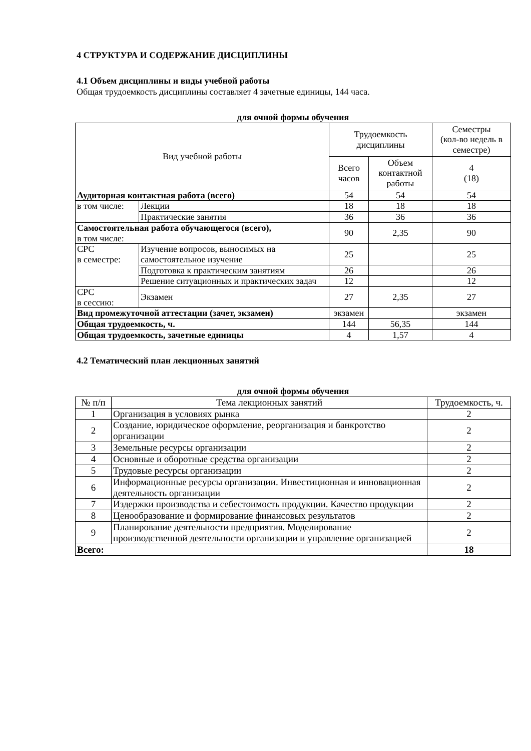4 СТРУКТУРА И СОДЕРЖАНИЕ ДИСЦИПЛИНЫ
4.1 Объем дисциплины и виды учебной работы
Общая трудоемкость дисциплины составляет 4 зачетные единицы, 144 часа.
для очной формы обучения
| Вид учебной работы | | Трудоемкость дисциплины | | Семестры (кол-во недель в семестре) |
| --- | --- | --- | --- | --- |
| | | Всего часов | Объем контактной работы | 4 (18) |
| Аудиторная контактная работа (всего) | | 54 | 54 | 54 |
| в том числе: | Лекции | 18 | 18 | 18 |
| | Практические занятия | 36 | 36 | 36 |
| Самостоятельная работа обучающегося (всего), в том числе: | | 90 | 2,35 | 90 |
| СРС в семестре: | Изучение вопросов, выносимых на самостоятельное изучение | 25 | | 25 |
| | Подготовка к практическим занятиям | 26 | | 26 |
| | Решение ситуационных и практических задач | 12 | | 12 |
| СРС в сессию: | Экзамен | 27 | 2,35 | 27 |
| Вид промежуточной аттестации (зачет, экзамен) | | экзамен | | экзамен |
| Общая трудоемкость, ч. | | 144 | 56,35 | 144 |
| Общая трудоемкость, зачетные единицы | | 4 | 1,57 | 4 |
4.2 Тематический план лекционных занятий
для очной формы обучения
| № п/п | Тема лекционных занятий | Трудоемкость, ч. |
| --- | --- | --- |
| 1 | Организация в условиях рынка | 2 |
| 2 | Создание, юридическое оформление, реорганизация и банкротство организации | 2 |
| 3 | Земельные ресурсы организации | 2 |
| 4 | Основные и оборотные средства организации | 2 |
| 5 | Трудовые ресурсы организации | 2 |
| 6 | Информационные ресурсы организации. Инвестиционная и инновационная деятельность организации | 2 |
| 7 | Издержки производства и себестоимость продукции. Качество продукции | 2 |
| 8 | Ценообразование и формирование финансовых результатов | 2 |
| 9 | Планирование деятельности предприятия. Моделирование производственной деятельности организации и управление организацией | 2 |
| Всего: | | 18 |